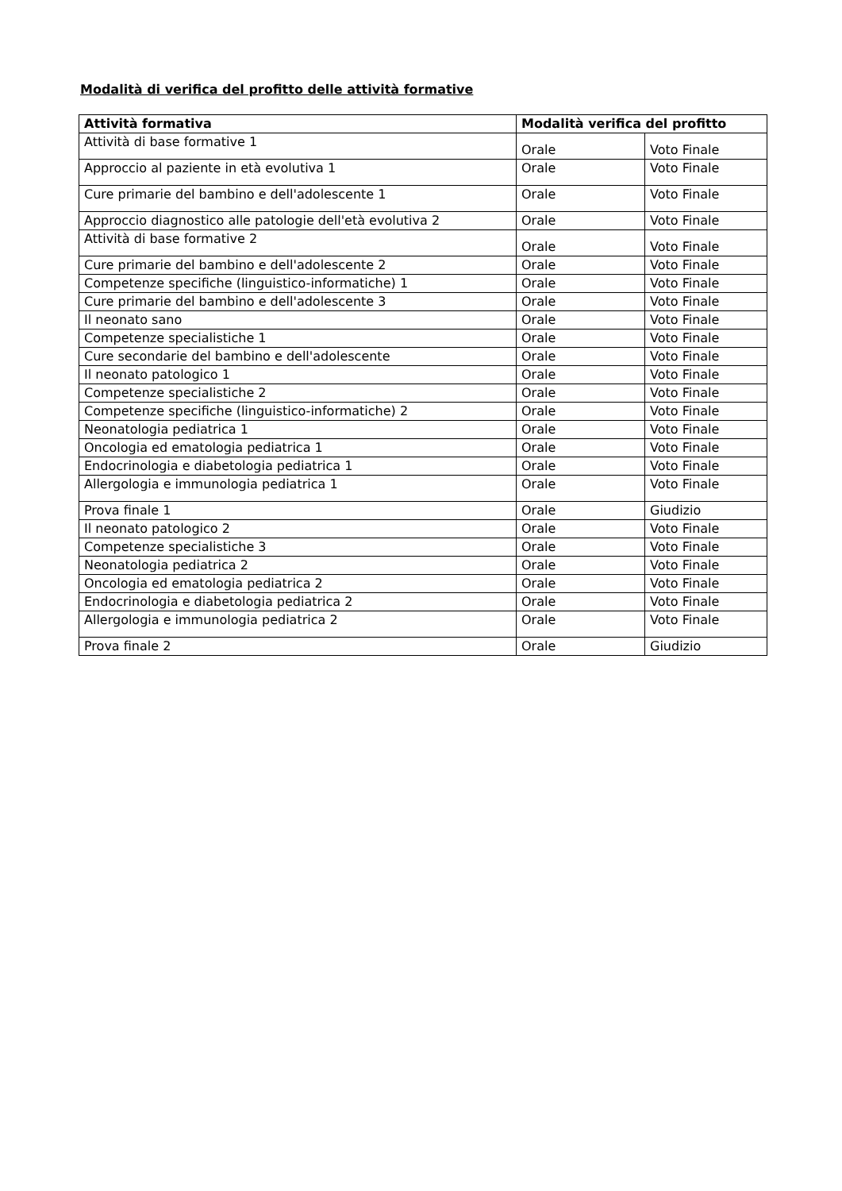Modalità di verifica del profitto delle attività formative
| Attività formativa | Modalità verifica del profitto | |
| --- | --- | --- |
| Attività di base formative 1 | Orale | Voto Finale |
| Approccio al paziente in età evolutiva 1 | Orale | Voto Finale |
| Cure primarie del bambino e dell'adolescente 1 | Orale | Voto Finale |
| Approccio diagnostico alle patologie dell'età evolutiva 2 | Orale | Voto Finale |
| Attività di base formative 2 | Orale | Voto Finale |
| Cure primarie del bambino e dell'adolescente 2 | Orale | Voto Finale |
| Competenze specifiche (linguistico-informatiche) 1 | Orale | Voto Finale |
| Cure primarie del bambino e dell'adolescente 3 | Orale | Voto Finale |
| Il neonato sano | Orale | Voto Finale |
| Competenze specialistiche 1 | Orale | Voto Finale |
| Cure secondarie del bambino e dell'adolescente | Orale | Voto Finale |
| Il neonato patologico 1 | Orale | Voto Finale |
| Competenze specialistiche 2 | Orale | Voto Finale |
| Competenze specifiche (linguistico-informatiche) 2 | Orale | Voto Finale |
| Neonatologia pediatrica 1 | Orale | Voto Finale |
| Oncologia ed ematologia pediatrica 1 | Orale | Voto Finale |
| Endocrinologia e diabetologia pediatrica 1 | Orale | Voto Finale |
| Allergologia e immunologia pediatrica 1 | Orale | Voto Finale |
| Prova finale 1 | Orale | Giudizio |
| Il neonato patologico 2 | Orale | Voto Finale |
| Competenze specialistiche 3 | Orale | Voto Finale |
| Neonatologia pediatrica 2 | Orale | Voto Finale |
| Oncologia ed ematologia pediatrica 2 | Orale | Voto Finale |
| Endocrinologia e diabetologia pediatrica 2 | Orale | Voto Finale |
| Allergologia e immunologia pediatrica 2 | Orale | Voto Finale |
| Prova finale 2 | Orale | Giudizio |